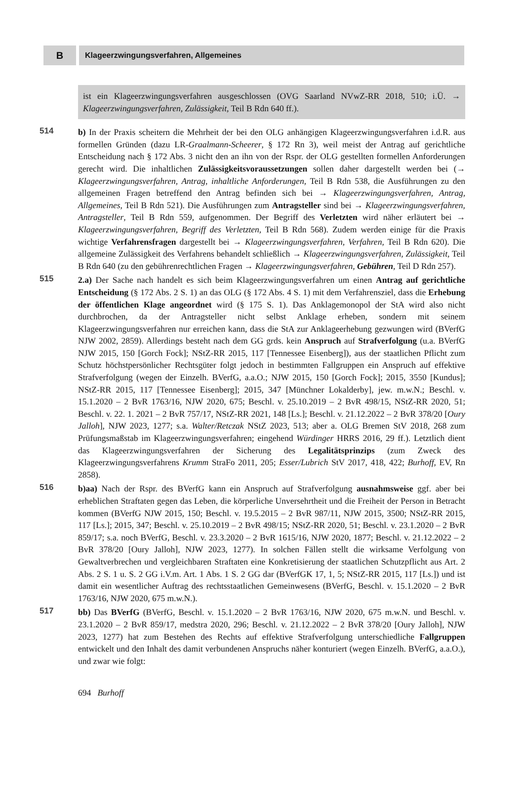B
Klageerzwingungsverfahren, Allgemeines
ist ein Klageerzwingungsverfahren ausgeschlossen (OVG Saarland NVwZ-RR 2018, 510; i.Ü. → Klageerzwingungsverfahren, Zulässigkeit, Teil B Rdn 640 ff.).
514 b) In der Praxis scheitern die Mehrheit der bei den OLG anhängigen Klageerzwingungsverfahren i.d.R. aus formellen Gründen (dazu LR-Graalmann-Scheerer, § 172 Rn 3), weil meist der Antrag auf gerichtliche Entscheidung nach § 172 Abs. 3 nicht den an ihn von der Rspr. der OLG gestellten formellen Anforderungen gerecht wird. Die inhaltlichen Zulässigkeitsvoraussetzungen sollen daher dargestellt werden bei (→ Klageerzwingungsverfahren, Antrag, inhaltliche Anforderungen, Teil B Rdn 538, die Ausführungen zu den allgemeinen Fragen betreffend den Antrag befinden sich bei → Klageerzwingungsverfahren, Antrag, Allgemeines, Teil B Rdn 521). Die Ausführungen zum Antragsteller sind bei → Klageerzwingungsverfahren, Antragsteller, Teil B Rdn 559, aufgenommen. Der Begriff des Verletzten wird näher erläutert bei → Klageerzwingungsverfahren, Begriff des Verletzten, Teil B Rdn 568). Zudem werden einige für die Praxis wichtige Verfahrensfragen dargestellt bei → Klageerzwingungsverfahren, Verfahren, Teil B Rdn 620). Die allgemeine Zulässigkeit des Verfahrens behandelt schließlich → Klageerzwingungsverfahren, Zulässigkeit, Teil B Rdn 640 (zu den gebührenrechtlichen Fragen → Klageerzwingungsverfahren, Gebühren, Teil D Rdn 257).
515 2.a) Der Sache nach handelt es sich beim Klageerzwingungsverfahren um einen Antrag auf gerichtliche Entscheidung (§ 172 Abs. 2 S. 1) an das OLG (§ 172 Abs. 4 S. 1) mit dem Verfahrensziel, dass die Erhebung der öffentlichen Klage angeordnet wird (§ 175 S. 1). Das Anklagemonopol der StA wird also nicht durchbrochen, da der Antragsteller nicht selbst Anklage erheben, sondern mit seinem Klageerzwingungsverfahren nur erreichen kann, dass die StA zur Anklageerhebung gezwungen wird (BVerfG NJW 2002, 2859). Allerdings besteht nach dem GG grds. kein Anspruch auf Strafverfolgung (u.a. BVerfG NJW 2015, 150 [Gorch Fock]; NStZ-RR 2015, 117 [Tennessee Eisenberg]), aus der staatlichen Pflicht zum Schutz höchstpersönlicher Rechtsgüter folgt jedoch in bestimmten Fallgruppen ein Anspruch auf effektive Strafverfolgung (wegen der Einzelh. BVerfG, a.a.O.; NJW 2015, 150 [Gorch Fock]; 2015, 3550 [Kundus]; NStZ-RR 2015, 117 [Tennessee Eisenberg]; 2015, 347 [Münchner Lokalderby], jew. m.w.N.; Beschl. v. 15.1.2020 – 2 BvR 1763/16, NJW 2020, 675; Beschl. v. 25.10.2019 – 2 BvR 498/15, NStZ-RR 2020, 51; Beschl. v. 22. 1. 2021 – 2 BvR 757/17, NStZ-RR 2021, 148 [Ls.]; Beschl. v. 21.12.2022 – 2 BvR 378/20 [Oury Jalloh], NJW 2023, 1277; s.a. Walter/Retczak NStZ 2023, 513; aber a. OLG Bremen StV 2018, 268 zum Prüfungsmaßstab im Klageerzwingungsverfahren; eingehend Würdinger HRRS 2016, 29 ff.). Letztlich dient das Klageerzwingungsverfahren der Sicherung des Legalitätsprinzips (zum Zweck des Klageerzwingungsverfahrens Krumm StraFo 2011, 205; Esser/Lubrich StV 2017, 418, 422; Burhoff, EV, Rn 2858).
516 b)aa) Nach der Rspr. des BVerfG kann ein Anspruch auf Strafverfolgung ausnahmsweise ggf. aber bei erheblichen Straftaten gegen das Leben, die körperliche Unversehrtheit und die Freiheit der Person in Betracht kommen (BVerfG NJW 2015, 150; Beschl. v. 19.5.2015 – 2 BvR 987/11, NJW 2015, 3500; NStZ-RR 2015, 117 [Ls.]; 2015, 347; Beschl. v. 25.10.2019 – 2 BvR 498/15; NStZ-RR 2020, 51; Beschl. v. 23.1.2020 – 2 BvR 859/17; s.a. noch BVerfG, Beschl. v. 23.3.2020 – 2 BvR 1615/16, NJW 2020, 1877; Beschl. v. 21.12.2022 – 2 BvR 378/20 [Oury Jalloh], NJW 2023, 1277). In solchen Fällen stellt die wirksame Verfolgung von Gewaltverbrechen und vergleichbaren Straftaten eine Konkretisierung der staatlichen Schutzpflicht aus Art. 2 Abs. 2 S. 1 u. S. 2 GG i.V.m. Art. 1 Abs. 1 S. 2 GG dar (BVerfGK 17, 1, 5; NStZ-RR 2015, 117 [Ls.]) und ist damit ein wesentlicher Auftrag des rechtsstaatlichen Gemeinwesens (BVerfG, Beschl. v. 15.1.2020 – 2 BvR 1763/16, NJW 2020, 675 m.w.N.).
517 bb) Das BVerfG (BVerfG, Beschl. v. 15.1.2020 – 2 BvR 1763/16, NJW 2020, 675 m.w.N. und Beschl. v. 23.1.2020 – 2 BvR 859/17, medstra 2020, 296; Beschl. v. 21.12.2022 – 2 BvR 378/20 [Oury Jalloh], NJW 2023, 1277) hat zum Bestehen des Rechts auf effektive Strafverfolgung unterschiedliche Fallgruppen entwickelt und den Inhalt des damit verbundenen Anspruchs näher konturiert (wegen Einzelh. BVerfG, a.a.O.), und zwar wie folgt:
694 Burhoff